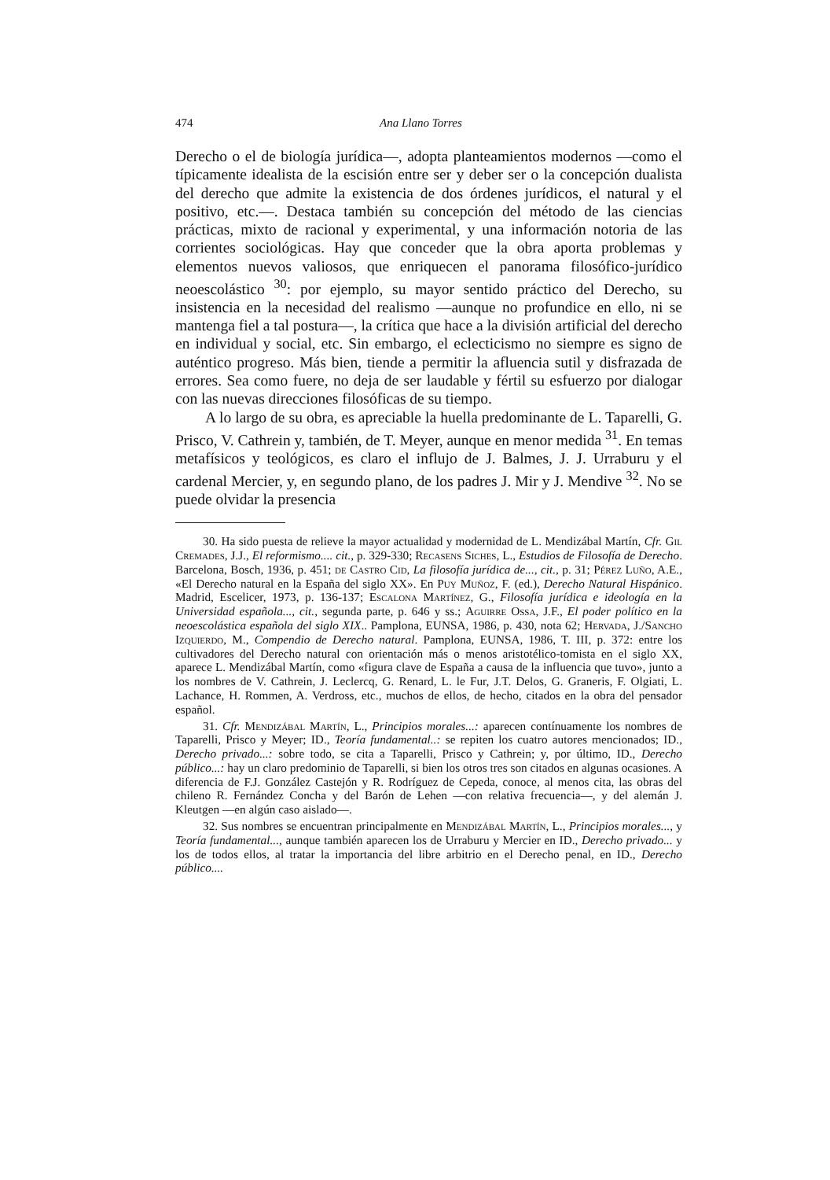474 Ana Llano Torres
Derecho o el de biología jurídica—, adopta planteamientos modernos —como el típicamente idealista de la escisión entre ser y deber ser o la concepción dualista del derecho que admite la existencia de dos órdenes jurídicos, el natural y el positivo, etc.—. Destaca también su concepción del método de las ciencias prácticas, mixto de racional y experimental, y una información notoria de las corrientes sociológicas. Hay que conceder que la obra aporta problemas y elementos nuevos valiosos, que enriquecen el panorama filosófico-jurídico neoescolástico <sup>30</sup>: por ejemplo, su mayor sentido práctico del Derecho, su insistencia en la necesidad del realismo —aunque no profundice en ello, ni se mantenga fiel a tal postura—, la crítica que hace a la división artificial del derecho en individual y social, etc. Sin embargo, el eclecticismo no siempre es signo de auténtico progreso. Más bien, tiende a permitir la afluencia sutil y disfrazada de errores. Sea como fuere, no deja de ser laudable y fértil su esfuerzo por dialogar con las nuevas direcciones filosóficas de su tiempo.
A lo largo de su obra, es apreciable la huella predominante de L. Taparelli, G. Prisco, V. Cathrein y, también, de T. Meyer, aunque en menor medida <sup>31</sup>. En temas metafísicos y teológicos, es claro el influjo de J. Balmes, J. J. Urraburu y el cardenal Mercier, y, en segundo plano, de los padres J. Mir y J. Mendive <sup>32</sup>. No se puede olvidar la presencia
30. Ha sido puesta de relieve la mayor actualidad y modernidad de L. Mendizábal Martín, Cfr. Gil Cremades, J.J., El reformismo.... cit., p. 329-330; Recasens Siches, L., Estudios de Filosofía de Derecho. Barcelona, Bosch, 1936, p. 451; de Castro Cid, La filosofía jurídica de..., cit., p. 31; Pérez Luño, A.E., «El Derecho natural en la España del siglo XX». En Puy Muñoz, F. (ed.), Derecho Natural Hispánico. Madrid, Escelicer, 1973, p. 136-137; Escalona Martínez, G., Filosofía jurídica e ideología en la Universidad española..., cit., segunda parte, p. 646 y ss.; Aguirre Ossa, J.F., El poder político en la neoescolástica española del siglo XIX.. Pamplona, EUNSA, 1986, p. 430, nota 62; Hervada, J./Sancho Izquierdo, M., Compendio de Derecho natural. Pamplona, EUNSA, 1986, T. III, p. 372: entre los cultivadores del Derecho natural con orientación más o menos aristotélico-tomista en el siglo XX, aparece L. Mendizábal Martín, como «figura clave de España a causa de la influencia que tuvo», junto a los nombres de V. Cathrein, J. Leclercq, G. Renard, L. le Fur, J.T. Delos, G. Graneris, F. Olgiati, L. Lachance, H. Rommen, A. Verdross, etc., muchos de ellos, de hecho, citados en la obra del pensador español.
31. Cfr. Mendizábal Martín, L., Principios morales...: aparecen contínuamente los nombres de Taparelli, Prisco y Meyer; ID., Teoría fundamental..: se repiten los cuatro autores mencionados; ID., Derecho privado...: sobre todo, se cita a Taparelli, Prisco y Cathrein; y, por último, ID., Derecho público...: hay un claro predominio de Taparelli, si bien los otros tres son citados en algunas ocasiones. A diferencia de F.J. González Castejón y R. Rodríguez de Cepeda, conoce, al menos cita, las obras del chileno R. Fernández Concha y del Barón de Lehen —con relativa frecuencia—, y del alemán J. Kleutgen —en algún caso aislado—.
32. Sus nombres se encuentran principalmente en Mendizábal Martín, L., Principios morales..., y Teoría fundamental..., aunque también aparecen los de Urraburu y Mercier en ID., Derecho privado... y los de todos ellos, al tratar la importancia del libre arbitrio en el Derecho penal, en ID., Derecho público....